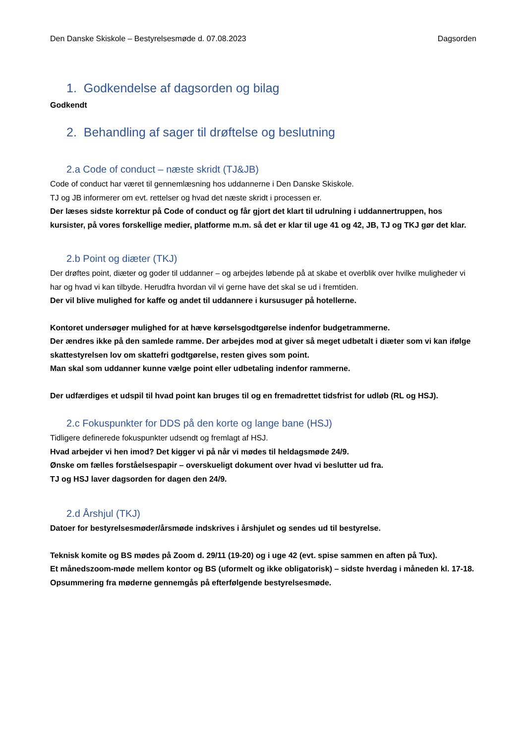Den Danske Skiskole – Bestyrelsesmøde d. 07.08.2023 Dagsorden
1. Godkendelse af dagsorden og bilag
Godkendt
2. Behandling af sager til drøftelse og beslutning
2.a Code of conduct – næste skridt (TJ&JB)
Code of conduct har været til gennemlæsning hos uddannerne i Den Danske Skiskole.
TJ og JB informerer om evt. rettelser og hvad det næste skridt i processen er.
Der læses sidste korrektur på Code of conduct og får gjort det klart til udrulning i uddannertruppen, hos kursister, på vores forskellige medier, platforme m.m. så det er klar til uge 41 og 42, JB, TJ og TKJ gør det klar.
2.b Point og diæter (TKJ)
Der drøftes point, diæter og goder til uddanner – og arbejdes løbende på at skabe et overblik over hvilke muligheder vi har og hvad vi kan tilbyde. Herudfra hvordan vil vi gerne have det skal se ud i fremtiden.
Der vil blive mulighed for kaffe og andet til uddannere i kursusuger på hotellerne.
Kontoret undersøger mulighed for at hæve kørselsgodtgørelse indenfor budgetrammerne.
Der ændres ikke på den samlede ramme. Der arbejdes mod at giver så meget udbetalt i diæter som vi kan ifølge skattestyrelsen lov om skattefri godtgørelse, resten gives som point.
Man skal som uddanner kunne vælge point eller udbetaling indenfor rammerne.
Der udfærdiges et udspil til hvad point kan bruges til og en fremadrettet tidsfrist for udløb (RL og HSJ).
2.c Fokuspunkter for DDS på den korte og lange bane (HSJ)
Tidligere definerede fokuspunkter udsendt og fremlagt af HSJ.
Hvad arbejder vi hen imod? Det kigger vi på når vi mødes til heldagsmøde 24/9.
Ønske om fælles forståelsespapir – overskueligt dokument over hvad vi beslutter ud fra.
TJ og HSJ laver dagsorden for dagen den 24/9.
2.d Årshjul (TKJ)
Datoer for bestyrelsesmøder/årsmøde indskrives i årshjulet og sendes ud til bestyrelse.
Teknisk komite og BS mødes på Zoom d. 29/11 (19-20) og i uge 42 (evt. spise sammen en aften på Tux).
Et månedszoom-møde mellem kontor og BS (uformelt og ikke obligatorisk) – sidste hverdag i måneden kl. 17-18. Opsummering fra møderne gennemgås på efterfølgende bestyrelsesmøde.